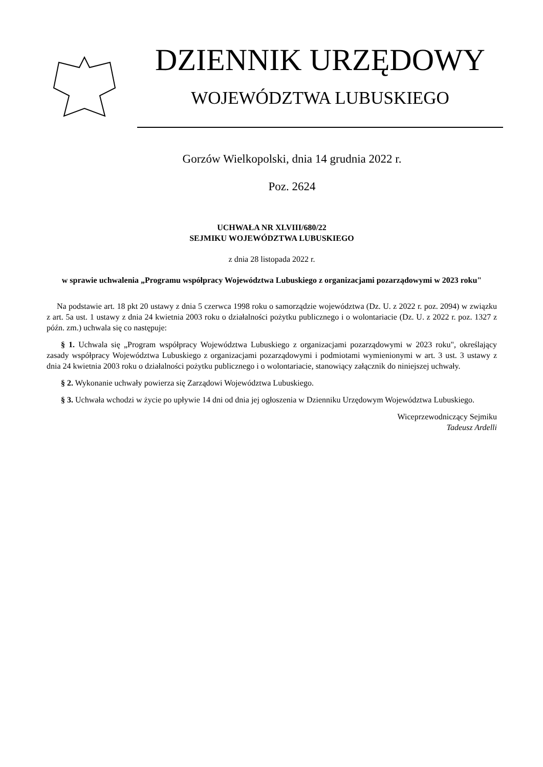DZIENNIK URZĘDOWY
WOJEWÓDZTWA LUBUSKIEGO
Gorzów Wielkopolski, dnia 14 grudnia 2022 r.
Poz. 2624
UCHWAŁA NR XLVIII/680/22
SEJMIKU WOJEWÓDZTWA LUBUSKIEGO
z dnia 28 listopada 2022 r.
w sprawie uchwalenia „Programu współpracy Województwa Lubuskiego z organizacjami pozarządowymi w 2023 roku"
Na podstawie art. 18 pkt 20 ustawy z dnia 5 czerwca 1998 roku o samorządzie województwa (Dz. U. z 2022 r. poz. 2094) w związku z art. 5a ust. 1 ustawy z dnia 24 kwietnia 2003 roku o działalności pożytku publicznego i o wolontariacie (Dz. U. z 2022 r. poz. 1327 z późn. zm.) uchwala się co następuje:
§ 1. Uchwala się „Program współpracy Województwa Lubuskiego z organizacjami pozarządowymi w 2023 roku", określający zasady współpracy Województwa Lubuskiego z organizacjami pozarządowymi i podmiotami wymienionymi w art. 3 ust. 3 ustawy z dnia 24 kwietnia 2003 roku o działalności pożytku publicznego i o wolontariacie, stanowiący załącznik do niniejszej uchwały.
§ 2. Wykonanie uchwały powierza się Zarządowi Województwa Lubuskiego.
§ 3. Uchwała wchodzi w życie po upływie 14 dni od dnia jej ogłoszenia w Dzienniku Urzędowym Województwa Lubuskiego.
Wiceprzewodniczący Sejmiku
Tadeusz Ardelli